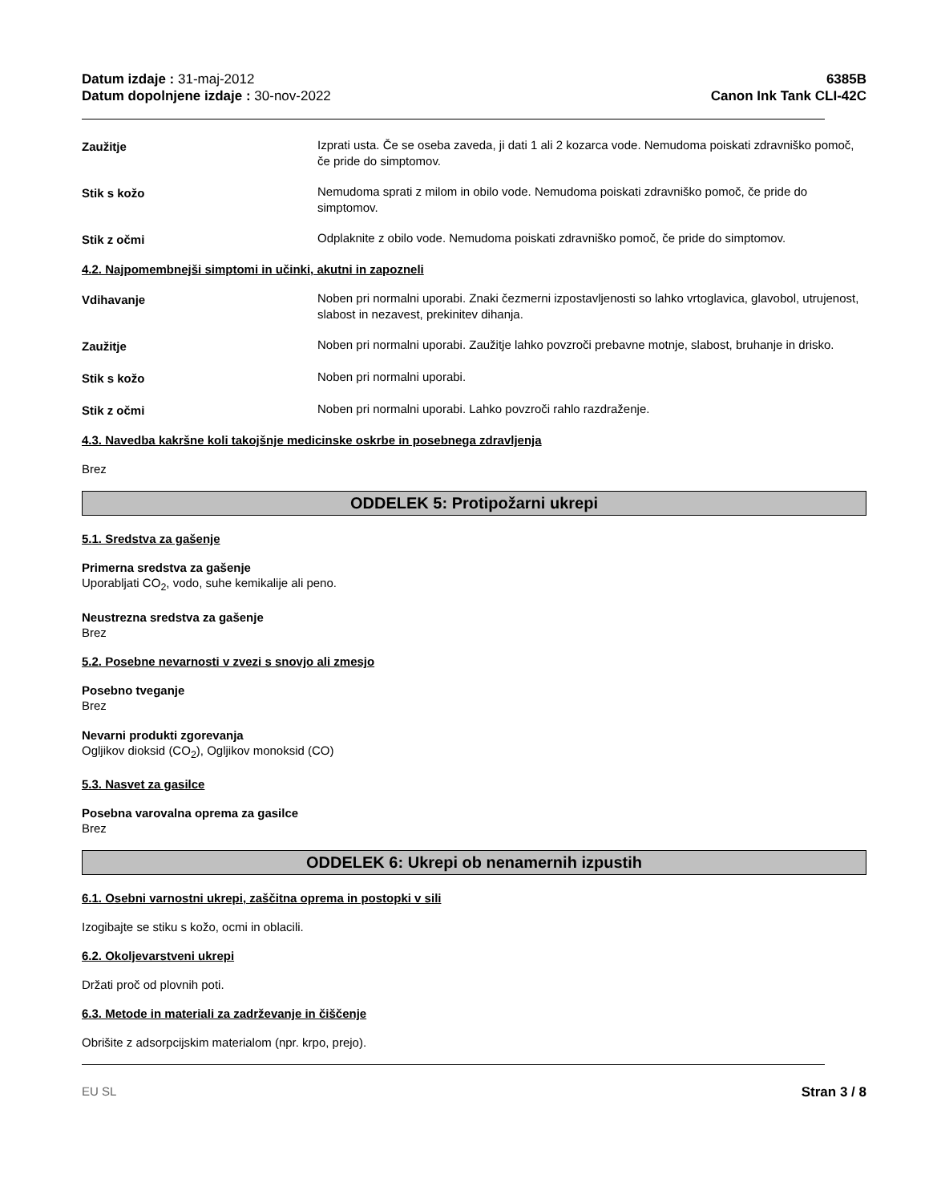Datum izdaje : 31-maj-2012
Datum dopolnjene izdaje : 30-nov-2022
6385B
Canon Ink Tank CLI-42C
Zaužitje Izprati usta. Če se oseba zaveda, ji dati 1 ali 2 kozarca vode. Nemudoma poiskati zdravniško pomoč, če pride do simptomov.
Stik s kožo Nemudoma sprati z milom in obilo vode. Nemudoma poiskati zdravniško pomoč, če pride do simptomov.
Stik z očmi Odplaknite z obilo vode. Nemudoma poiskati zdravniško pomoč, če pride do simptomov.
4.2. Najpomembnejši simptomi in učinki, akutni in zapozneli
Vdihavanje Noben pri normalni uporabi. Znaki čezmerni izpostavljenosti so lahko vrtoglavica, glavobol, utrujenost, slabost in nezavest, prekinitev dihanja.
Zaužitje Noben pri normalni uporabi. Zaužitje lahko povzroči prebavne motnje, slabost, bruhanje in drisko.
Stik s kožo Noben pri normalni uporabi.
Stik z očmi Noben pri normalni uporabi. Lahko povzroči rahlo razdraženje.
4.3. Navedba kakršne koli takojšnje medicinske oskrbe in posebnega zdravljenja
Brez
ODDELEK 5: Protipožarni ukrepi
5.1. Sredstva za gašenje
Primerna sredstva za gašenje
Uporabljati CO<sub>2</sub>, vodo, suhe kemikalije ali peno.
Neustrezna sredstva za gašenje
Brez
5.2. Posebne nevarnosti v zvezi s snovjo ali zmesjo
Posebno tveganje
Brez
Nevarni produkti zgorevanja
Ogljikov dioksid (CO<sub>2</sub>), Ogljikov monoksid (CO)
5.3. Nasvet za gasilce
Posebna varovalna oprema za gasilce
Brez
ODDELEK 6: Ukrepi ob nenamernih izpustih
6.1. Osebni varnostni ukrepi, zaščitna oprema in postopki v sili
Izogibajte se stiku s kožo, ocmi in oblacili.
6.2. Okoljevarstveni ukrepi
Držati proč od plovnih poti.
6.3. Metode in materiali za zadrževanje in čiščenje
Obrišite z adsorpcijskim materialom (npr. krpo, prejo).
EU SL Stran 3 / 8